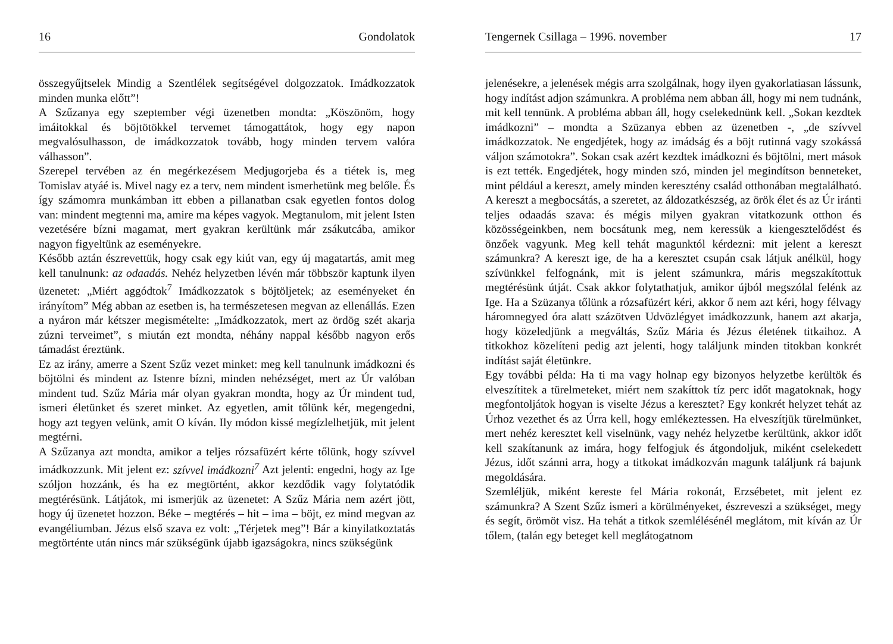16 Gondolatok
összegyűjtselek Mindig a Szentlélek segítségével dolgozzatok. Imádkozzatok minden munka előtt”!
A Szűzanya egy szeptember végi üzenetben mondta: „Köszönöm, hogy imáitokkal és böjtötökkel tervemet támogattátok, hogy egy napon megvalósulhasson, de imádkozzatok tovább, hogy minden tervem valóra válhasson”.
Szerepel tervében az én megérkezésem Medjugorjeba és a tiétek is, meg Tomislav atyáé is. Mivel nagy ez a terv, nem mindent ismerhetünk meg belőle. És így számomra munkámban itt ebben a pillanatban csak egyetlen fontos dolog van: mindent megtenni ma, amire ma képes vagyok. Megtanulom, mit jelent Isten vezetésére bízni magamat, mert gyakran kerültünk már zsákutcába, amikor nagyon figyeltünk az eseményekre.
Később aztán észrevettük, hogy csak egy kiút van, egy új magatartás, amit meg kell tanulnunk: az odaadás. Nehéz helyzetben lévén már többször kaptunk ilyen üzenetet: „Miért aggódtok<sup>7</sup> Imádkozzatok s böjtöljetek; az eseményeket én irányítom” Még abban az esetben is, ha természetesen megvan az ellenállás. Ezen a nyáron már kétszer megismételte: „Imádkozzatok, mert az ördög szét akarja zúzni terveimet”, s miután ezt mondta, néhány nappal később nagyon erős támadást éreztünk.
Ez az irány, amerre a Szent Szűz vezet minket: meg kell tanulnunk imádkozni és böjtölni és mindent az Istenre bízni, minden nehézséget, mert az Úr valóban mindent tud. Szűz Mária már olyan gyakran mondta, hogy az Úr mindent tud, ismeri életünket és szeret minket. Az egyetlen, amit tőlünk kér, megengedni, hogy azt tegyen velünk, amit O kíván. Ily módon kissé megízlelhetjük, mit jelent megtérni.
A Szűzanya azt mondta, amikor a teljes rózsafüzért kérte tőlünk, hogy szívvel imádkozzunk. Mit jelent ez: szívvel imádkozni<sup>7</sup> Azt jelenti: engedni, hogy az Ige szóljon hozzánk, és ha ez megtörtént, akkor kezdődik vagy folytatódik megtérésünk. Látjátok, mi ismerjük az üzenetet: A Szűz Mária nem azért jött, hogy új üzenetet hozzon. Béke – megtérés – hit – ima – böjt, ez mind megvan az evangéliumban. Jézus első szava ez volt: „Térjetek meg”! Bár a kinyilatkoztatás megtörténte után nincs már szükségünk újabb igazságokra, nincs szükségünk
Tengernek Csillaga – 1996. november 17
jelenésekre, a jelenések mégis arra szolgálnak, hogy ilyen gyakorlatiasan lássunk, hogy indítást adjon számunkra. A probléma nem abban áll, hogy mi nem tudnánk, mit kell tennünk. A probléma abban áll, hogy cselekednünk kell. „Sokan kezdtek imádkozni” – mondta a Szüzanya ebben az üzenetben -, „de szívvel imádkozzatok. Ne engedjétek, hogy az imádság és a böjt rutinná vagy szokássá váljon számotokra”. Sokan csak azért kezdtek imádkozni és böjtölni, mert mások is ezt tették. Engedjétek, hogy minden szó, minden jel megindítson benneteket, mint például a kereszt, amely minden keresztény család otthonában megtalálható. A kereszt a megbocsátás, a szeretet, az áldozatkészség, az örök élet és az Úr iránti teljes odaadás szava: és mégis milyen gyakran vitatkozunk otthon és közösségeinkben, nem bocsátunk meg, nem keressük a kiengesztelődést és önzőek vagyunk. Meg kell tehát magunktól kérdezni: mit jelent a kereszt számunkra? A kereszt ige, de ha a keresztet csupán csak látjuk anélkül, hogy szívünkkel felfognánk, mit is jelent számunkra, máris megszakítottuk megtérésünk útját. Csak akkor folytathatjuk, amikor újból megszólal felénk az Ige. Ha a Szüzanya tőlünk a rózsafüzért kéri, akkor ő nem azt kéri, hogy félvagy háromnegyed óra alatt százötven Udvözlégyet imádkozzunk, hanem azt akarja, hogy közeledjünk a megváltás, Szűz Mária és Jézus életének titkaihoz. A titkokhoz közelíteni pedig azt jelenti, hogy találjunk minden titokban konkrét indítást saját életünkre.
Egy további példa: Ha ti ma vagy holnap egy bizonyos helyzetbe kerültök és elveszítitek a türelmeteket, miért nem szakíttok tíz perc időt magatoknak, hogy megfontoljátok hogyan is viselte Jézus a keresztet? Egy konkrét helyzet tehát az Úrhoz vezethet és az Úrra kell, hogy emlékeztessen. Ha elveszítjük türelmünket, mert nehéz keresztet kell viselnünk, vagy nehéz helyzetbe kerültünk, akkor időt kell szakítanunk az imára, hogy felfogjuk és átgondoljuk, miként cselekedett Jézus, időt szánni arra, hogy a titkokat imádkozván magunk találjunk rá bajunk megoldására.
Szemléljük, miként kereste fel Mária rokonát, Erzsébetet, mit jelent ez számunkra? A Szent Szűz ismeri a körülményeket, észreveszi a szükséget, megy és segít, örömöt visz. Ha tehát a titkok szemlélésénél meglátom, mit kíván az Úr tőlem, (talán egy beteget kell meglátogatnom